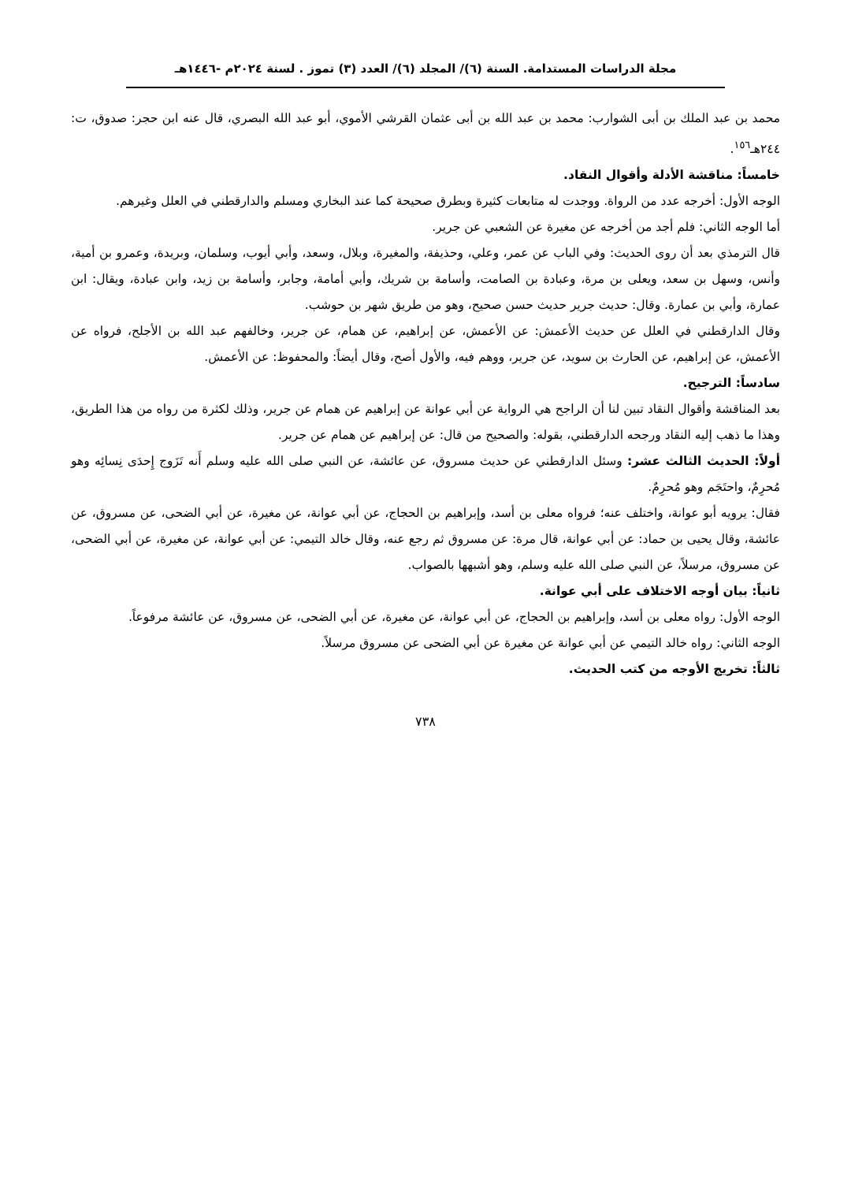مجلة الدراسات المستدامة. السنة (٦)/ المجلد (٦)/ العدد (٣) تموز . لسنة ٢٠٢٤م -١٤٤٦هـ
محمد بن عبد الملك بن أبى الشوارب: محمد بن عبد الله بن أبى عثمان القرشي الأموي، أبو عبد الله البصري، قال عنه ابن حجر: صدوق، ت: ٢٤٤هـ<sup>١٥٦</sup>.
خامساً: مناقشة الأدلة وأقوال النقاد.
الوجه الأول: أخرجه عدد من الرواة. ووجدت له متابعات كثيرة وبطرق صحيحة كما عند البخاري ومسلم والدارقطني في العلل وغيرهم.
أما الوجه الثاني: فلم أجد من أخرجه عن مغيرة عن الشعبي عن جرير.
قال الترمذي بعد أن روى الحديث: وفي الباب عن عمر، وعلي، وحذيفة، والمغيرة، وبلال، وسعد، وأبي أيوب، وسلمان، وبريدة، وعمرو بن أمية، وأنس، وسهل بن سعد، ويعلى بن مرة، وعبادة بن الصامت، وأسامة بن شريك، وأبي أمامة، وجابر، وأسامة بن زيد، وابن عبادة، ويقال: ابن عمارة، وأبي بن عمارة. وقال: حديث جرير حديث حسن صحيح، وهو من طريق شهر بن حوشب.
وقال الدارقطني في العلل عن حديث الأعمش: عن الأعمش، عن إبراهيم، عن همام، عن جرير، وخالفهم عبد الله بن الأجلح، فرواه عن الأعمش، عن إبراهيم، عن الحارث بن سويد، عن جرير، ووهم فيه، والأول أصح، وقال أيضاً: والمحفوظ: عن الأعمش.
سادساً: الترجيح.
بعد المناقشة وأقوال النقاد تبين لنا أن الراجح هي الرواية عن أبي عوانة عن إبراهيم عن همام عن جرير، وذلك لكثرة من رواه من هذا الطريق، وهذا ما ذهب إليه النقاد ورجحه الدارقطني، بقوله: والصحيح من قال: عن إبراهيم عن همام عن جرير.
أولاً: الحديث الثالث عشر: وسئل الدارقطني عن حديث مسروق، عن عائشة، عن النبي صلى الله عليه وسلم أَنه تَزَوج إِحدَى نِسائِه وهو مُحرِمٌ، واحتَجَم وهو مُحرِمٌ.
فقال: يرويه أبو عوانة، واختلف عنه؛ فرواه معلى بن أسد، وإبراهيم بن الحجاج، عن أبي عوانة، عن مغيرة، عن أبي الضحى، عن مسروق، عن عائشة، وقال يحيى بن حماد: عن أبي عوانة، قال مرة: عن مسروق ثم رجع عنه، وقال خالد التيمي: عن أبي عوانة، عن مغيرة، عن أبي الضحى، عن مسروق، مرسلاً، عن النبي صلى الله عليه وسلم، وهو أشبهها بالصواب.
ثانياً: بيان أوجه الاختلاف على أبي عوانة.
الوجه الأول: رواه معلى بن أسد، وإبراهيم بن الحجاج، عن أبي عوانة، عن مغيرة، عن أبي الضحى، عن مسروق، عن عائشة مرفوعاً.
الوجه الثاني: رواه خالد التيمي عن أبي عوانة عن مغيرة عن أبي الضحى عن مسروق مرسلاً.
ثالثاً: تخريج الأوجه من كتب الحديث.
٧٣٨